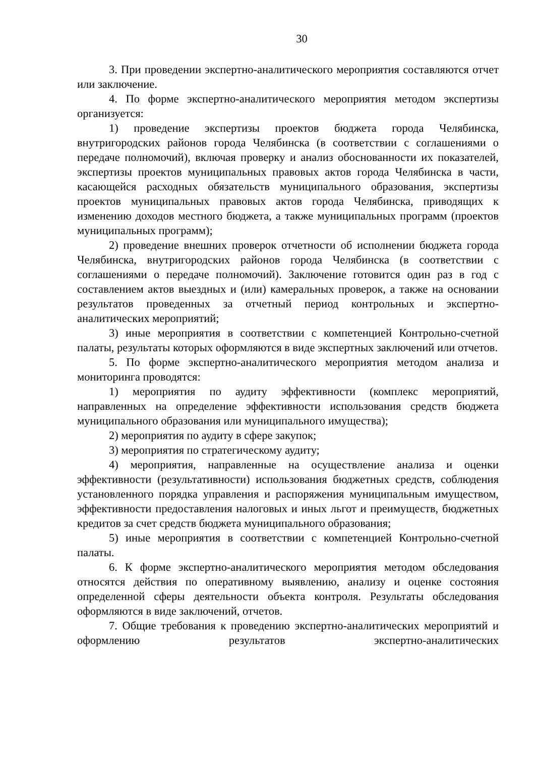30
3. При проведении экспертно-аналитического мероприятия составляются отчет или заключение.
4. По форме экспертно-аналитического мероприятия методом экспертизы организуется:
1) проведение экспертизы проектов бюджета города Челябинска, внутригородских районов города Челябинска (в соответствии с соглашениями о передаче полномочий), включая проверку и анализ обоснованности их показателей, экспертизы проектов муниципальных правовых актов города Челябинска в части, касающейся расходных обязательств муниципального образования, экспертизы проектов муниципальных правовых актов города Челябинска, приводящих к изменению доходов местного бюджета, а также муниципальных программ (проектов муниципальных программ);
2) проведение внешних проверок отчетности об исполнении бюджета города Челябинска, внутригородских районов города Челябинска (в соответствии с соглашениями о передаче полномочий). Заключение готовится один раз в год с составлением актов выездных и (или) камеральных проверок, а также на основании результатов проведенных за отчетный период контрольных и экспертно-аналитических мероприятий;
3) иные мероприятия в соответствии с компетенцией Контрольно-счетной палаты, результаты которых оформляются в виде экспертных заключений или отчетов.
5. По форме экспертно-аналитического мероприятия методом анализа и мониторинга проводятся:
1) мероприятия по аудиту эффективности (комплекс мероприятий, направленных на определение эффективности использования средств бюджета муниципального образования или муниципального имущества);
2) мероприятия по аудиту в сфере закупок;
3) мероприятия по стратегическому аудиту;
4) мероприятия, направленные на осуществление анализа и оценки эффективности (результативности) использования бюджетных средств, соблюдения установленного порядка управления и распоряжения муниципальным имуществом, эффективности предоставления налоговых и иных льгот и преимуществ, бюджетных кредитов за счет средств бюджета муниципального образования;
5) иные мероприятия в соответствии с компетенцией Контрольно-счетной палаты.
6. К форме экспертно-аналитического мероприятия методом обследования относятся действия по оперативному выявлению, анализу и оценке состояния определенной сферы деятельности объекта контроля. Результаты обследования оформляются в виде заключений, отчетов.
7. Общие требования к проведению экспертно-аналитических мероприятий и оформлению результатов экспертно-аналитических